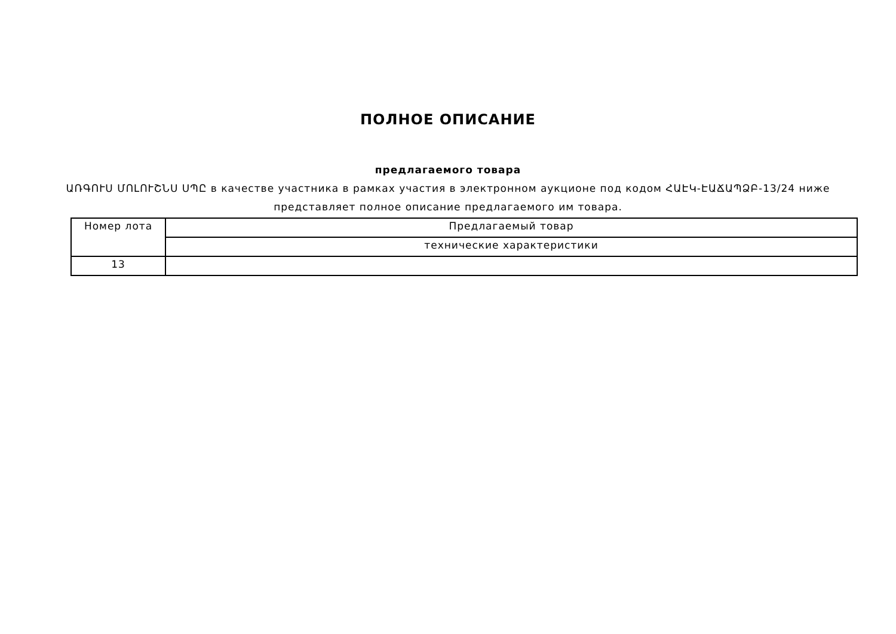ПОЛНОЕ ОПИСАНИЕ
предлагаемого товара
ԱՌԳՈՒՍ ՄՈԼՈՒՇՆՍ ՍՊԸ в качестве участника в рамках участия в электронном аукционе под кодом ՀԱԷԿ-ԷԱՃԱՊՁԲ-13/24 ниже представляет полное описание предлагаемого им товара.
| Номер лота | Предлагаемый товар |
| | технические характеристики |
| 13 | |